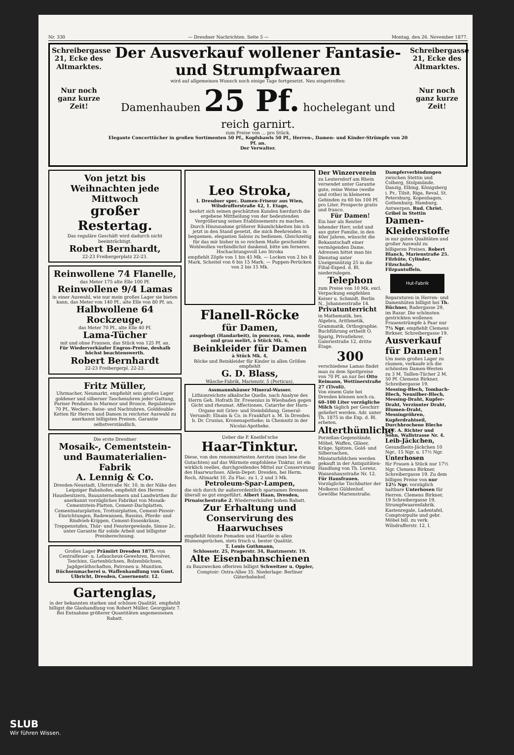Nr. 330 — Dresdner Nachrichten. Seite 5 — Montag, den 26. November 1877.
Schreibergasse 21, Ecke des Altmarktes.
Nur noch ganz kurze Zeit!
Der Ausverkauf wollener Fantasie- und Strumpfwaaren
wird auf allgemeinen Wunsch noch einige Tage fortgesetzt. Neu eingetroffen:
Damenhauben 25 Pf. hochelegant und reich garnirt.
zum Preise von … pro Stück.
Elegante Concerttücher in großen Sortimenten 50 Pf., Kopfshawls 50 Pf., Herren-, Damen- und Kinder-Strümpfe von 20 Pf. an.
Der Verwalter.
Schreibergasse 21, Ecke des Altmarktes.
Nur noch ganz kurze Zeit!
Von jetzt bis Weihnachten jede Mittwoch
großer Restertag.
Das reguläre Geschäft wird dadurch nicht beeinträchtigt.
Robert Bernhardt,
22-23 Freibergerplatz 22-23.
Reinwollene 74 Flanelle,
das Meter 175 alte Elle 100 Pf.
Reinwollene 9/4 Lamas
in einer Auswahl, wie nur mein großes Lager sie bieten kann, das Meter von 140 Pf., alte Elle von 80 Pf. an.
Halbwollene 64 Rockzeuge,
das Meter 70 Pf., alte Elle 40 Pf.
Lama-Tücher
mit und ohne Fransen, das Stück von 125 Pf. an.
Für Wiederverkäufer Engros-Preise, deshalb höchst beachtenswerth.
Robert Bernhardt
22-23 Freibergerpl. 22-23.
Fritz Müller,
Uhrmacher, Neumarkt, empfiehlt sein großes Lager goldener und silberner Taschenuhren jeder Gattung, Pariser Pendulen in Marmor und Bronce, Regulateure 70 Pf., Wecker-, Reise- und Nachtuhren, Golddouble-Ketten für Herren und Damen in reichster Auswahl zu anerkannt billigsten Preisen. Garantie selbstverständlich.
Die erste Dresdner
Mosaik-, Cementstein- und Baumaterialien-Fabrik
A. Lennig & Co.
Dresden-Neustadt, Uferstraße Nr. 10, in der Nähe des Leipziger Bahnhofes, empfiehlt den Herren Hausbesitzern, Bauunternehmern und Landwirthen ihr anerkannt vorzügliches Fabrikat von Mosaik-Cementstein-Platten, Cement-Dachplatten, Cementnaturplatten, Trottoirplatten, Cement-Pissoir-Einrichtungen, Badewannen, Bassins, Pferde- und Rindvieh-Krippen, Cement-Essenkränze, Treppenstufen, Thür- und Fenstergewände, Simse 2c. unter Garantie für solide Arbeit und billigster Preisberechnung.
Großes Lager Prämiirt Dresden 1875. von Centralfeuer- u. Lefaucheux-Gewehren, Revolver, Teschins, Gartenbüchsen, Bolzenbüchsen, Jagdgeräthschaften, Patronen u. Munition. Büchsenmacherei u. Waffenhandlung von Gust. Ulbricht, Dresden, Casernenstr. 12.
Gartenglas,
in der bekannten starken und schönen Qualität, empfiehlt billigst die Glashandlung von Robert Müller, Georgplatz 7. Bei Entnahme größerer Quantitäten angemessenen Rabatt.
Leo Stroka,
I. Dresdner spec. Damen-Friseur aus Wien, Wilsdrufferstraße 42, 1. Etage,
beehrt sich seinen geschätzten Kunden hierdurch die ergebene Mittheilung von der bedeutenden Vergrößerung seines Etablissements zu machen. Durch Hinzunahme größerer Räumlichkeiten bin ich jetzt in den Stand gesetzt, die mich Beehrenden in bequemen, eleganten Salons zu bedienen. Gleichzeitig für das mir bisher in so reichem Maße geschenkte Wohlwollen verbindlichst dankend, bitte um ferneres. Hochachtungsvoll Leo Stroka
empfiehlt Zöpfe von 1 bis 45 Mk. — Locken von 2 bis 8 Mark, Scheitel von 6 bis 15 Mark. — Puppen-Perücken von 2 bis 15 Mk.
Flanell-Röcke
für Damen,
ausgebogt (Handarbeit), in ponceau, rosa, mode und grau melirt, à Stück Mk. 6,
Beinkleider für Damen
à Stück Mk. 4,
Röcke und Beinkleider für Kinder in allen Größen empfiehlt
G. D. Blass,
Wäsche-Fabrik, Marienstr. 5 (Porticus).
Assmannshäuser Mineral-Wasser.
Lithionreichste alkalische Quelle, nach Analyse des Herrn Geh. Hofrath Dr. Fresenius in Wiesbaden gegen Gicht und rheumat. Affectionen, Catarrhe der Harn-Organe mit Gries- und Steinbildung. General-Versandt: Elnain & Co. in Frankfurt a. M. In Dresden b. Dr. Crusius, Kronenapotheke; in Chemnitz in der Nicolai-Apotheke.
Ueber die P. Kneifel'sche
Haar-Tinktur.
Diese, von den renommirtesten Aerzten (man lese die Gutachten) auf das Wärmste empfohlene Tinktur, ist ein wirklich reelles, durchgreifendes Mittel zur Conservirung des Haarwuchses. Allein-Depot: Dresden, bei Herm. Roch, Altmarkt 10. Zu Flac. zu 1, 2 und 3 Mk.
Petroleum-Spar-Lampen,
die sich durch ihr außerordentlich sparsames Brennen überall so gut eingeführt. Albert Haan, Dresden, Pirnaischestraße 2. Wiederverkäufer hohen Rabatt.
Zur Erhaltung und Conservirung des Haarwuchses
empfiehlt feinste Pomaden und Haaröle in allen Blumengerüchen, stets frisch u. bester Qualität.
T. Louis Guthmann,
Schlossstr. 25, Pragerstr. 34, Bautznerstr. 19.
Alte Eisenbahnschienen
zu Bauzwecken offeriren billigst Schweitzer u. Oppler, Comptoir: Ostra-Allee 35. Niederlage: Berliner Güterbahnhof.
Der Winzerverein
zu Leutersdorf am Rhein versendet unter Garantie gute, reine Weine (weiße und rothe) in kleineren Gebinden zu 60 bis 100 Pf. pro Liter. Prospecte gratis und franco.
Für Damen!
Ein hier als Rentier lebender Herr, solid und aus guter Familie, in den 40er Jahren, wünscht die Bekanntschaft einer vermögenden Dame. Adressen bittet man bis Dienstag unter Uneigennützig 25 in die Filial-Exped. d. Bl. niederzulegen.
Telephon
zum Preise von 10 Mk. excl. Verpackung empfehlen Keiser u. Schmidt, Berlin N., Johannesstraße 14.
Privatunterricht
in Mathematik, bes. Algebra, Arithmetik, Grammatik, Orthographie, Buchführung ertheilt O. Sparig, Privatlehrer, Galeriestraße 12, dritte Etage.
300
verschiedene Lamas findet man zu dem Spottpreise von 70 Pf. an nur bei Otto Reimann, Wettinerstraße 27 (Tivoli).
Von einem Gute bei Dresden können noch ca. 60–100 Liter vorzügliche Milch täglich per Geschirr geliefert werden. Adr. unter Th. 1875 in die Exp. d. Bl. erbeten.
Alterthümliche
Porzellan-Gegenstände, Möbel, Waffen, Gläser, Krüge, Spitzen, Gold- und Silbersachen, Miniaturbildchen werden gekauft in der Antiquitäten-Handlung von Th. Lorenz, Waisenhausstraße Nr. 12.
Für Hausfrauen.
Vorzügliche Tischbutter der Molkerei Güldenhof. Gewölbe Marienstraße.
Dampferverbindungen
zwischen Stettin und Colberg, Stolpmünde, Danzig, Elbing, Königsberg i. Pr., Tilsit, Riga, Reval, St. Petersburg, Kopenhagen, Gothenburg, Hamburg, Antwerpen. Rud. Christ. Gribel in Stettin
Damen-Kleiderstoffe
in nur guten Qualitäten und großer Auswahl zu billigeren Preisen. Robert Blanck, Marienstraße 25.
Filzhüte, Cylinder, Filzschuhe, Filzpantoffeln.
Hut-Fabrik
Reparaturen in Herren- und Damenhüten billigst bei Th. Büchner, Badergasse 29, im Bazar. Die schönsten gestrickten wollenen Frauenstrümpfe à Paar nur 7½ Ngr. empfiehlt Clemens Birkner, Schreibergasse 19.
Ausverkauf für Damen!
Um mein großes Lager zu räumen, verkaufe ich die schönsten Damen-Westen zu 3 M. Taillen-Tücher 2 M. 50 Pf. Clemens Birkner, Schreibergasse 19.
Messing-Blech, Tombach-Blech, Neusilber-Blech, Messing-Draht, Kupfer-Draht, Verzinnter Draht, Blumen-Draht, Messingröhren, Kupferdrahtseil, Durchbrochene Bleche
C. F. A. Richter und Sohn, Wallstrasse Nr. 4.
Leib-Jäckchen,
Gesundheits-Jäckchen 10 Ngr., 15 Ngr. u. 17½ Ngr.
Unterhosen
für Frauen à Stück nur 17½ Ngr. Clemens Birkner, Schreibergasse 19. Zu dem billigen Preise von nur 12½ Ngr. vorzüglich haltbare Unterhosen für Herren. Clemens Birkner, 19 Schreibergasse 19, Strumpfwaarenfabrik.
Kastenregale, Ladentafel, Comptoirpulte und gebr. Möbel bill. zu verk. Wilsdrufferstr. 12, I.
SLUB
Wir führen Wissen.